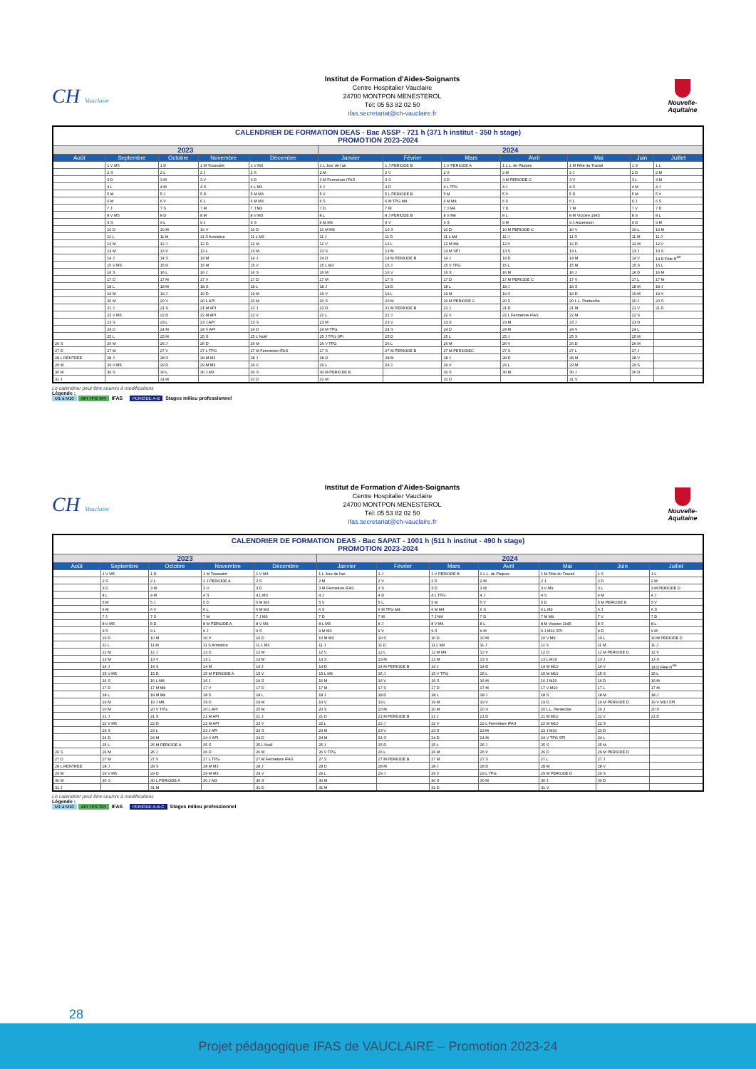CH Vauclaire
Institut de Formation d'Aides-Soignants
Centre Hospitalier Vauclaire
24700 MONTPON MENESTEROL
Tél: 05 53 82 02 50
ifas.secretariat@ch-vauclaire.fr
Nouvelle-Aquitaine
| CALENDRIER DE FORMATION DEAS - Bac ASSP - 721 h (371 h institut - 350 h stage) PROMOTION 2023-2024 | | | | | | | | | | | |
| --- | --- | --- | --- | --- | --- | --- | --- | --- | --- | --- | --- |
| 2023 | | | | | 2024 | | | | | | |
| Août | Septembre | Octobre | Novembre | Décembre | Janvier | Février | Mars | Avril | Mai | Juin | Juillet |
| | 1 V M5 | 1 D | 1 M Toussaint | 1 V M3 | 1 L Jour de l'an | 1 J PERIODE B | 1 V PERIODE A | 1 L L. de Pâques | 1 M Fête du Travail | 1 S | 1 L |
| | 2 S | 2 L | 2 J | 2 S | 2 M | 2 V | 2 S | 2 M | 2 J | 2 D | 2 M |
| | 3 D | 3 M | 3 V | 3 D | 3 M Fermeture IFAS | 3 S | 3 D | 3 M PERIODE C | 3 V | 3 L | 3 M |
| | 4 L | 4 M | 4 S | 4 L M3 | 4 J | 4 D | 4 L TPG | 4 J | 4 S | 4 M | 4 J |
| | 5 M | 5 J | 5 D | 5 M M3 | 5 V | 5 L PERIODE B | 5 M | 5 V | 5 D | 5 M | 5 V |
| | 6 M | 6 V | 6 L | 6 M M3 | 6 S | 6 M TPG M4 | 6 M M4 | 6 S | 6 L | 6 J | 6 S |
| | 7 J | 7 S | 7 M | 7 J M3 | 7 D | 7 M | 7 J M4 | 7 D | 7 M | 7 V | 7 D |
| | 8 V M5 | 8 D | 8 M | 8 V M3 | 8 L | 8 J PERIODE B | 8 V M4 | 8 L | 8 M Victoire 1945 | 8 S | 8 L |
| | 9 S | 9 L | 9 J | 9 S | 9 M M3 | 9 V | 9 S | 9 M | 9 J Ascension | 9 D | 9 M |
| | 10 D | 10 M | 10 V | 10 D | 10 M M3 | 10 S | 10 D | 10 M PERIODE C | 10 V | 10 L | 10 M |
| | 11 L | 11 M | 11 S Armistice | 11 L M3 | 11 J | 11 D | 11 L M4 | 11 J | 11 S | 11 M | 11 J |
| | 12 M | 12 J | 12 D | 12 M | 12 V | 12 L | 12 M M4 | 12 V | 12 D | 12 M | 12 V |
| | 13 M | 13 V | 13 L | 13 M | 13 S | 13 M | 13 M SPI | 13 S | 13 L | 13 J | 13 S |
| | 14 J | 14 S | 14 M | 14 J | 14 D | 14 M PERIODE B | 14 J | 14 D | 14 M | 14 V | 14 D Fête N<sup>ale</sup> |
| | 15 V M5 | 15 D | 15 M | 15 V | 15 L M3 | 15 J | 15 V TPG | 15 L | 15 M | 15 S | 15 L |
| | 16 S | 16 L | 16 J | 16 S | 16 M | 16 V | 16 S | 16 M | 16 J | 16 D | 16 M |
| | 17 D | 17 M | 17 V | 17 D | 17 M | 17 S | 17 D | 17 M PERIODE C | 17 V | 17 L | 17 M |
| | 18 L | 18 M | 18 S | 18 L | 18 J | 18 D | 18 L | 18 J | 18 S | 18 M | 18 J |
| | 19 M | 19 J | 19 D | 19 M | 19 V | 19 L | 19 M | 19 V | 19 D | 19 M | 19 V |
| | 20 M | 20 V | 20 L API | 20 M | 20 S | 20 M | 20 M PERIODE C | 20 S | 20 L L. Pentecôte | 20 J | 20 S |
| | 21 J | 21 S | 21 M API | 21 J | 21 D | 21 M PERIODE B | 21 J | 21 D | 21 M | 21 V | 21 D |
| | 22 V M5 | 22 D | 22 M API | 22 V | 22 L | 22 J | 22 V | 22 L Fermeture IFAS | 22 M | 22 S | |
| | 23 S | 23 L | 23 J API | 23 S | 23 M | 23 V | 23 S | 23 M | 23 J | 23 D | |
| | 24 D | 24 M | 24 V API | 24 D | 24 M TPG | 24 S | 24 D | 24 M | 24 V | 24 L | |
| | 25 L | 25 M | 25 S | 25 L Noël | 25 J TPG SPI | 25 D | 25 L | 25 J | 25 S | 25 M | |
| 26 S | 26 M | 26 J | 26 D | 26 M | 26 V TPG | 26 L | 26 M | 26 V | 26 D | 26 M | |
| 27 D | 27 M | 27 V | 27 L TPG | 27 M Fermeture IFAS | 27 S | 27 M PERIODE B | 27 M PERIODEC | 27 S | 27 L | 27 J | |
| 28 L RENTREE | 28 J | 28 S | 28 M M3 | 28 J | 28 D | 28 M | 28 J | 28 D | 28 M | 28 V | |
| 29 M | 29 V M5 | 29 D | 29 M M3 | 29 V | 29 L | 29 J | 29 V | 29 L | 29 M | 29 S | |
| 30 M | 30 S | 30 L | 30 J M3 | 30 S | 30 M PERIODE B | | 30 S | 30 M | 30 J | 30 D | |
| 31 J | | 31 M | | 31 D | 31 M | | 31 D | | 31 V | | |
Le calendrier peut être soumis à modifications
Légende :
M1 à M10 API TPG SPI IFAS PERIODE A-B Stages milieu professionnel
CH Vauclaire
Institut de Formation d'Aides-Soignants
Centre Hospitalier Vauclaire
24700 MONTPON MENESTEROL
Tél: 05 53 82 02 50
ifas.secretariat@ch-vauclaire.fr
Nouvelle-Aquitaine
| CALENDRIER DE FORMATION DEAS - Bac SAPAT - 1001 h (511 h institut - 490 h stage) PROMOTION 2023-2024 | | | | | | | | | | | |
| --- | --- | --- | --- | --- | --- | --- | --- | --- | --- | --- | --- |
| 2023 | | | | | 2024 | | | | | | |
| Août | Septembre | Octobre | Novembre | Décembre | Janvier | Février | Mars | Avril | Mai | Juin | Juillet |
| | 1 V M5 | 1 D | 1 M Toussaint | 1 V M3 | 1 L Jour de l'an | 1 J | 1 V PERIODE B | 1 L L. de Pâques | 1 M Fête du Travail | 1 S | 1 L |
| | 2 S | 2 L | 2 J PERIODE A | 2 S | 2 M | 2 V | 2 S | 2 M | 2 J | 2 D | 2 M |
| | 3 D | 3 M | 3 V | 3 D | 3 M Fermeture IFAS | 3 S | 3 D | 3 M | 3 V M9 | 3 L | 3 M PERIODE D |
| | 4 L | 4 M | 4 S | 4 L M3 | 4 J | 4 D | 4 L TPG | 4 J | 4 S | 4 M | 4 J |
| | 5 M | 5 J | 5 D | 5 M M3 | 5 V | 5 L | 5 M | 5 V | 5 D | 5 M PERIODE D | 5 V |
| | 6 M | 6 V | 6 L | 6 M M3 | 6 S | 6 M TPG M4 | 6 M M4 | 6 S | 6 L M9 | 6 J | 6 S |
| | 7 J | 7 S | 7 M | 7 J M3 | 7 D | 7 M | 7 J M4 | 7 D | 7 M M9 | 7 V | 7 D |
| | 8 V M5 | 8 D | 8 M PERIODE A | 8 V M3 | 8 L M3 | 8 J | 8 V M4 | 8 L | 8 M Victoire 1945 | 8 S | 8 L |
| | 9 S | 9 L | 9 J | 9 S | 9 M M3 | 9 V | 9 S | 9 M | 9 J M10 SPI | 9 D | 9 M |
| | 10 D | 10 M | 10 V | 10 D | 10 M M3 | 10 S | 10 D | 10 M | 10 V M9 | 10 L | 10 M PERIODE D |
| | 11 L | 11 M | 11 S Armistice | 11 L M3 | 11 J | 11 D | 11 L M4 | 11 J | 11 S | 11 M | 11 J |
| | 12 M | 12 J | 12 D | 12 M | 12 V | 12 L | 12 M M4 | 12 V | 12 D | 12 M PERIODE D | 12 V |
| | 13 M | 13 V | 13 L | 13 M | 13 S | 13 M | 13 M | 13 S | 13 L M10 | 13 J | 13 S |
| | 14 J | 14 S | 14 M | 14 J | 14 D | 14 M PERIODE B | 14 J | 14 D | 14 M M10 | 14 V | 14 D Fête N<sup>ale</sup> |
| | 15 V M5 | 15 D | 15 M PERIODE A | 15 V | 15 L M3 | 15 J | 15 V TPG | 15 L | 15 M M10 | 15 S | 15 L |
| | 16 S | 16 L M8 | 16 J | 16 S | 16 M | 16 V | 16 S | 16 M | 16 J M10 | 16 D | 16 M |
| | 17 D | 17 M M8 | 17 V | 17 D | 17 M | 17 S | 17 D | 17 M | 17 V M10 | 17 L | 17 M |
| | 18 L | 18 M M8 | 18 S | 18 L | 18 J | 18 D | 18 L | 18 J | 18 S | 18 M | 18 J |
| | 19 M | 19 J M8 | 19 D | 19 M | 19 V | 19 L | 19 M | 19 V | 19 D | 19 M PERIODE D | 19 V M10 SPI |
| | 20 M | 20 V TPG | 20 L API | 20 M | 20 S | 20 M | 20 M | 20 S | 20 L L. Pentecôte | 20 J | 20 S |
| | 21 J | 21 S | 21 M API | 21 J | 21 D | 21 M PERIODE B | 21 J | 21 D | 21 M M10 | 21 V | 21 D |
| | 22 V M5 | 22 D | 22 M API | 22 V | 22 L | 22 J | 22 V | 22 L Fermeture IFAS | 22 M M10 | 22 S | |
| | 23 S | 23 L | 23 J API | 23 S | 23 M | 23 V | 23 S | 23 M | 23 J M10 | 23 D | |
| | 24 D | 24 M | 24 V API | 24 D | 24 M | 24 S | 24 D | 24 M | 24 V TPG SPI | 24 L | |
| | 25 L | 25 M PERIODE A | 25 S | 25 L Noël | 25 J | 25 D | 25 L | 25 J | 25 S | 25 M | |
| 26 S | 26 M | 26 J | 26 D | 26 M | 26 V TPG | 26 L | 26 M | 26 V | 26 D | 26 M PERIODE D | |
| 27 D | 27 M | 27 V | 27 L TPG | 27 M Fermeture IFAS | 27 S | 27 M PERIODE B | 27 M | 27 S | 27 L | 27 J | |
| 28 L RENTREE | 28 J | 28 S | 28 M M3 | 28 J | 28 D | 28 M | 28 J | 28 D | 28 M | 28 V | |
| 29 M | 29 V M5 | 29 D | 29 M M3 | 29 V | 29 L | 29 J | 29 V | 29 L TPG | 29 M PERIODE D | 29 S | |
| 30 M | 30 S | 30 L PERIODE A | 30 J M3 | 30 S | 30 M | | 30 S | 30 M | 30 J | 30 D | |
| 31 J | | 31 M | | 31 D | 31 M | | 31 D | | 31 V | | |
Le calendrier peut être soumis à modifications
Légende :
M1 à M10 API TPG SPI IFAS PERIODE A-B-C Stages milieu professionnel
28
Projet pédagogique IFAS de VAUCLAIRE – Promotion 2023-24